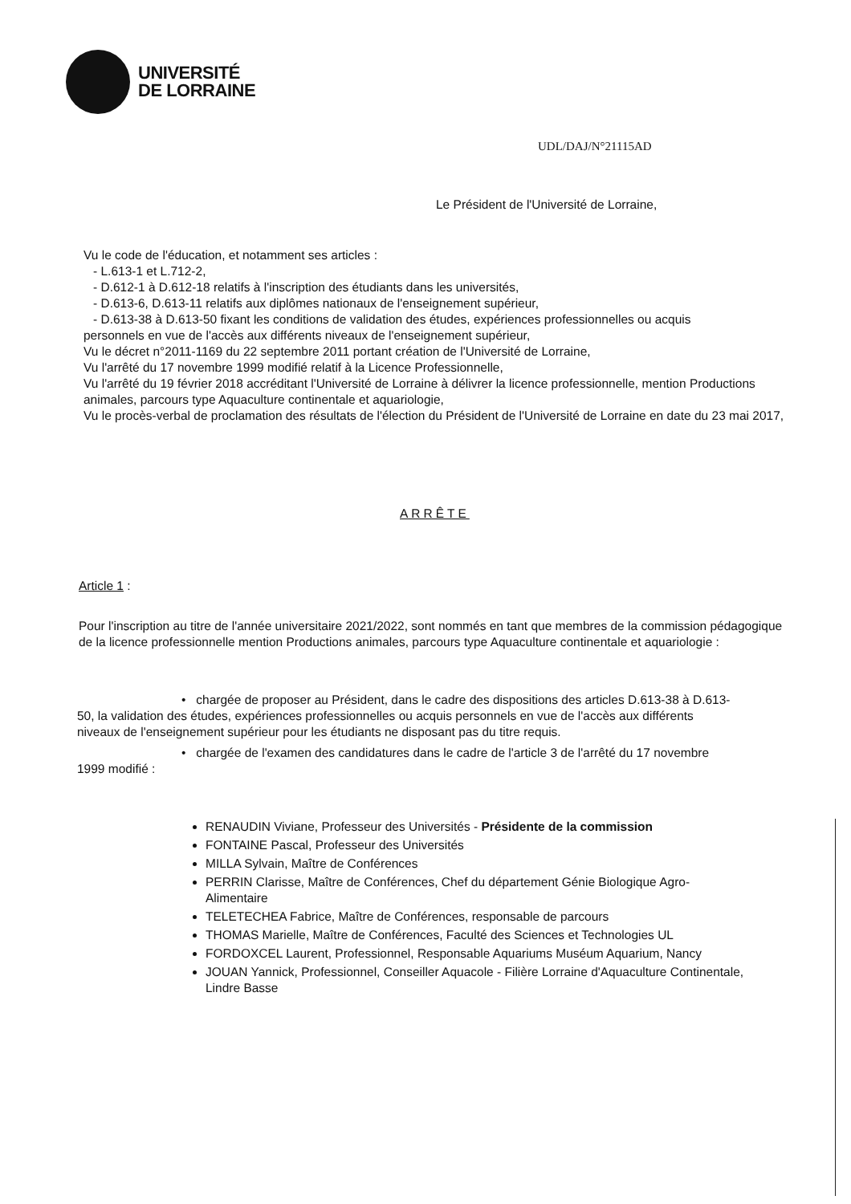UNIVERSITÉ
DE LORRAINE
UDL/DAJ/N°21115AD
Le Président de l'Université de Lorraine,
Vu le code de l'éducation, et notamment ses articles :
- L.613-1 et L.712-2,
- D.612-1 à D.612-18 relatifs à l'inscription des étudiants dans les universités,
- D.613-6, D.613-11 relatifs aux diplômes nationaux de l'enseignement supérieur,
- D.613-38 à D.613-50 fixant les conditions de validation des études, expériences professionnelles ou acquis
personnels en vue de l'accès aux différents niveaux de l'enseignement supérieur,
Vu le décret n°2011-1169 du 22 septembre 2011 portant création de l'Université de Lorraine,
Vu l'arrêté du 17 novembre 1999 modifié relatif à la Licence Professionnelle,
Vu l'arrêté du 19 février 2018 accréditant l'Université de Lorraine à délivrer la licence professionnelle, mention Productions animales, parcours type Aquaculture continentale et aquariologie,
Vu le procès-verbal de proclamation des résultats de l'élection du Président de l'Université de Lorraine en date du 23 mai 2017,
ARRÊTE
Article 1 :
Pour l'inscription au titre de l'année universitaire 2021/2022, sont nommés en tant que membres de la commission pédagogique de la licence professionnelle mention Productions animales, parcours type Aquaculture continentale et aquariologie :
• chargée de proposer au Président, dans le cadre des dispositions des articles D.613-38 à D.613-50, la validation des études, expériences professionnelles ou acquis personnels en vue de l'accès aux différents niveaux de l'enseignement supérieur pour les étudiants ne disposant pas du titre requis.
• chargée de l'examen des candidatures dans le cadre de l'article 3 de l'arrêté du 17 novembre 1999 modifié :
RENAUDIN Viviane, Professeur des Universités - Présidente de la commission
FONTAINE Pascal, Professeur des Universités
MILLA Sylvain, Maître de Conférences
PERRIN Clarisse, Maître de Conférences, Chef du département Génie Biologique Agro-Alimentaire
TELETECHEA Fabrice, Maître de Conférences, responsable de parcours
THOMAS Marielle, Maître de Conférences, Faculté des Sciences et Technologies UL
FORDOXCEL Laurent, Professionnel, Responsable Aquariums Muséum Aquarium, Nancy
JOUAN Yannick, Professionnel, Conseiller Aquacole - Filière Lorraine d'Aquaculture Continentale, Lindre Basse